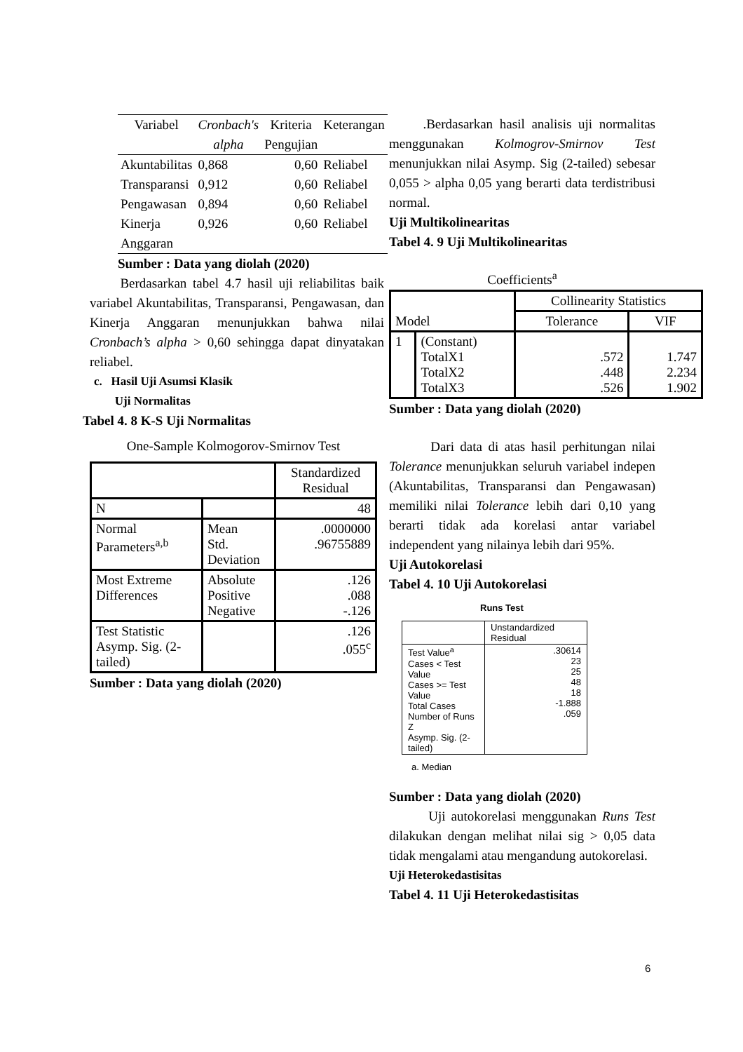| Variabel | Cronbach's alpha | Kriteria Pengujian | Keterangan |
| --- | --- | --- | --- |
| Akuntabilitas | 0,868 | 0,60 | Reliabel |
| Transparansi | 0,912 | 0,60 | Reliabel |
| Pengawasan | 0,894 | 0,60 | Reliabel |
| Kinerja Anggaran | 0,926 | 0,60 | Reliabel |
Sumber : Data yang diolah (2020)
Berdasarkan tabel 4.7 hasil uji reliabilitas baik variabel Akuntabilitas, Transparansi, Pengawasan, dan Kinerja Anggaran menunjukkan bahwa nilai Cronbach’s alpha > 0,60 sehingga dapat dinyatakan reliabel.
c. Hasil Uji Asumsi Klasik
Uji Normalitas
Tabel 4. 8 K-S Uji Normalitas
One-Sample Kolmogorov-Smirnov Test
| | | Standardized Residual |
| --- | --- | --- |
| N | | 48 |
| Normal Parameters<sup>a,b</sup> | Mean Std. Deviation | .0000000 .96755889 |
| Most Extreme Differences | Absolute Positive Negative | .126 .088 -.126 |
| Test Statistic Asymp. Sig. (2-tailed) | | .126 .055<sup>c</sup> |
Sumber : Data yang diolah (2020)
.Berdasarkan hasil analisis uji normalitas menggunakan Kolmogrov-Smirnov Test menunjukkan nilai Asymp. Sig (2-tailed) sebesar 0,055 > alpha 0,05 yang berarti data terdistribusi normal.
Uji Multikolinearitas
Tabel 4. 9 Uji Multikolinearitas
Coefficients<sup>a</sup>
| Model | | Collinearity Statistics | |
| --- | --- | --- | --- |
| | | Tolerance | VIF |
| 1 | (Constant) TotalX1 TotalX2 TotalX3 | .572 .448 .526 | 1.747 2.234 1.902 |
Sumber : Data yang diolah (2020)
Dari data di atas hasil perhitungan nilai Tolerance menunjukkan seluruh variabel indepen (Akuntabilitas, Transparansi dan Pengawasan) memiliki nilai Tolerance lebih dari 0,10 yang berarti tidak ada korelasi antar variabel independent yang nilainya lebih dari 95%.
Uji Autokorelasi
Tabel 4. 10 Uji Autokorelasi
Runs Test
| | Unstandardized Residual |
| Test Value<sup>a</sup> Cases < Test Value Cases >= Test Value Total Cases Number of Runs Z Asymp. Sig. (2-tailed) | .30614 23 25 48 18 -1.888 .059 |
a. Median
Sumber : Data yang diolah (2020)
Uji autokorelasi menggunakan Runs Test dilakukan dengan melihat nilai sig > 0,05 data tidak mengalami atau mengandung autokorelasi.
Uji Heterokedastisitas
Tabel 4. 11 Uji Heterokedastisitas
6